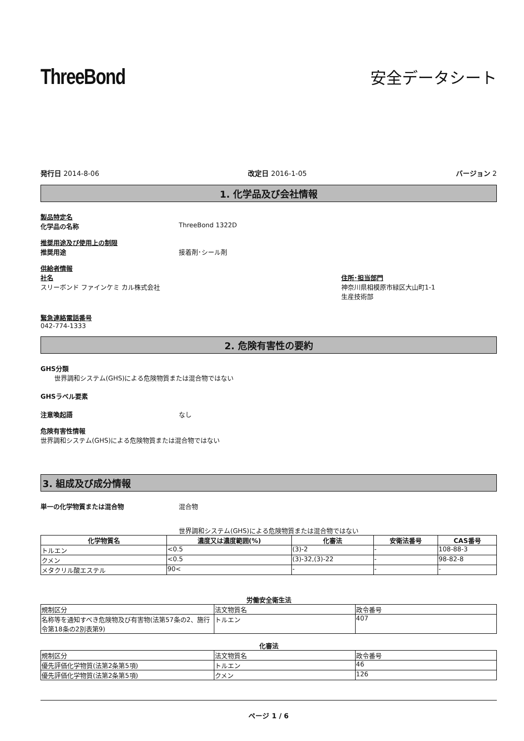ThreeBond
安全データシート
発行日 2014-8-06 改定日 2016-1-05 バージョン 2
1. 化学品及び会社情報
製品特定名
化学品の名称 ThreeBond 1322D
推奨用途及び使用上の制限
推奨用途 接着剤･シール剤
供給者情報
社名
スリーボンド ファインケミ カル株式会社
住所･担当部門
神奈川県相模原市緑区大山町1-1
生産技術部
緊急連絡電話番号
042-774-1333
2. 危険有害性の要約
GHS分類
世界調和システム(GHS)による危険物質または混合物ではない
GHSラベル要素
注意喚起語 なし
危険有害性情報
世界調和システム(GHS)による危険物質または混合物ではない
3. 組成及び成分情報
単一の化学物質または混合物 混合物
世界調和システム(GHS)による危険物質または混合物ではない
| 化学物質名 | 濃度又は濃度範囲(%) | 化審法 | 安衛法番号 | CAS番号 |
| --- | --- | --- | --- | --- |
| トルエン | <0.5 | (3)-2 | - | 108-88-3 |
| クメン | <0.5 | (3)-32,(3)-22 | - | 98-82-8 |
| メタクリル酸エステル | 90< | - | - | - |
労働安全衛生法
| 規制区分 | 法文物質名 | 政令番号 |
| 名称等を通知すべき危険物及び有害物(法第57条の2、施行令第18条の2別表第9) | トルエン | 407 |
化審法
| 規制区分 | 法文物質名 | 政令番号 |
| 優先評価化学物質(法第2条第5項) | トルエン | 46 |
| 優先評価化学物質(法第2条第5項) | クメン | 126 |
ページ 1 / 6